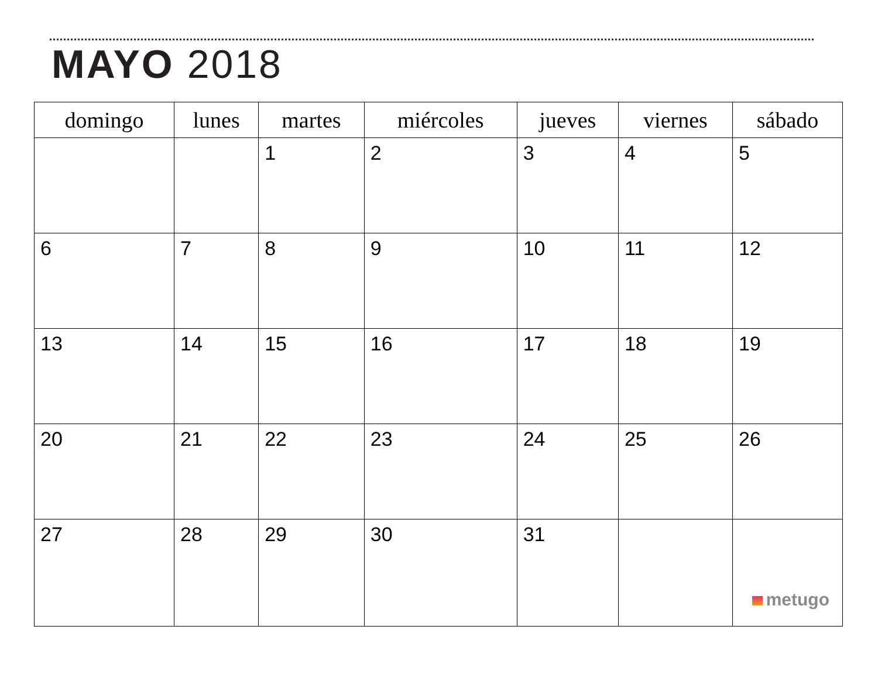MAYO 2018
| domingo | lunes | martes | miércoles | jueves | viernes | sábado |
| --- | --- | --- | --- | --- | --- | --- |
| | | 1 | 2 | 3 | 4 | 5 |
| 6 | 7 | 8 | 9 | 10 | 11 | 12 |
| 13 | 14 | 15 | 16 | 17 | 18 | 19 |
| 20 | 21 | 22 | 23 | 24 | 25 | 26 |
| 27 | 28 | 29 | 30 | 31 | | metugo |